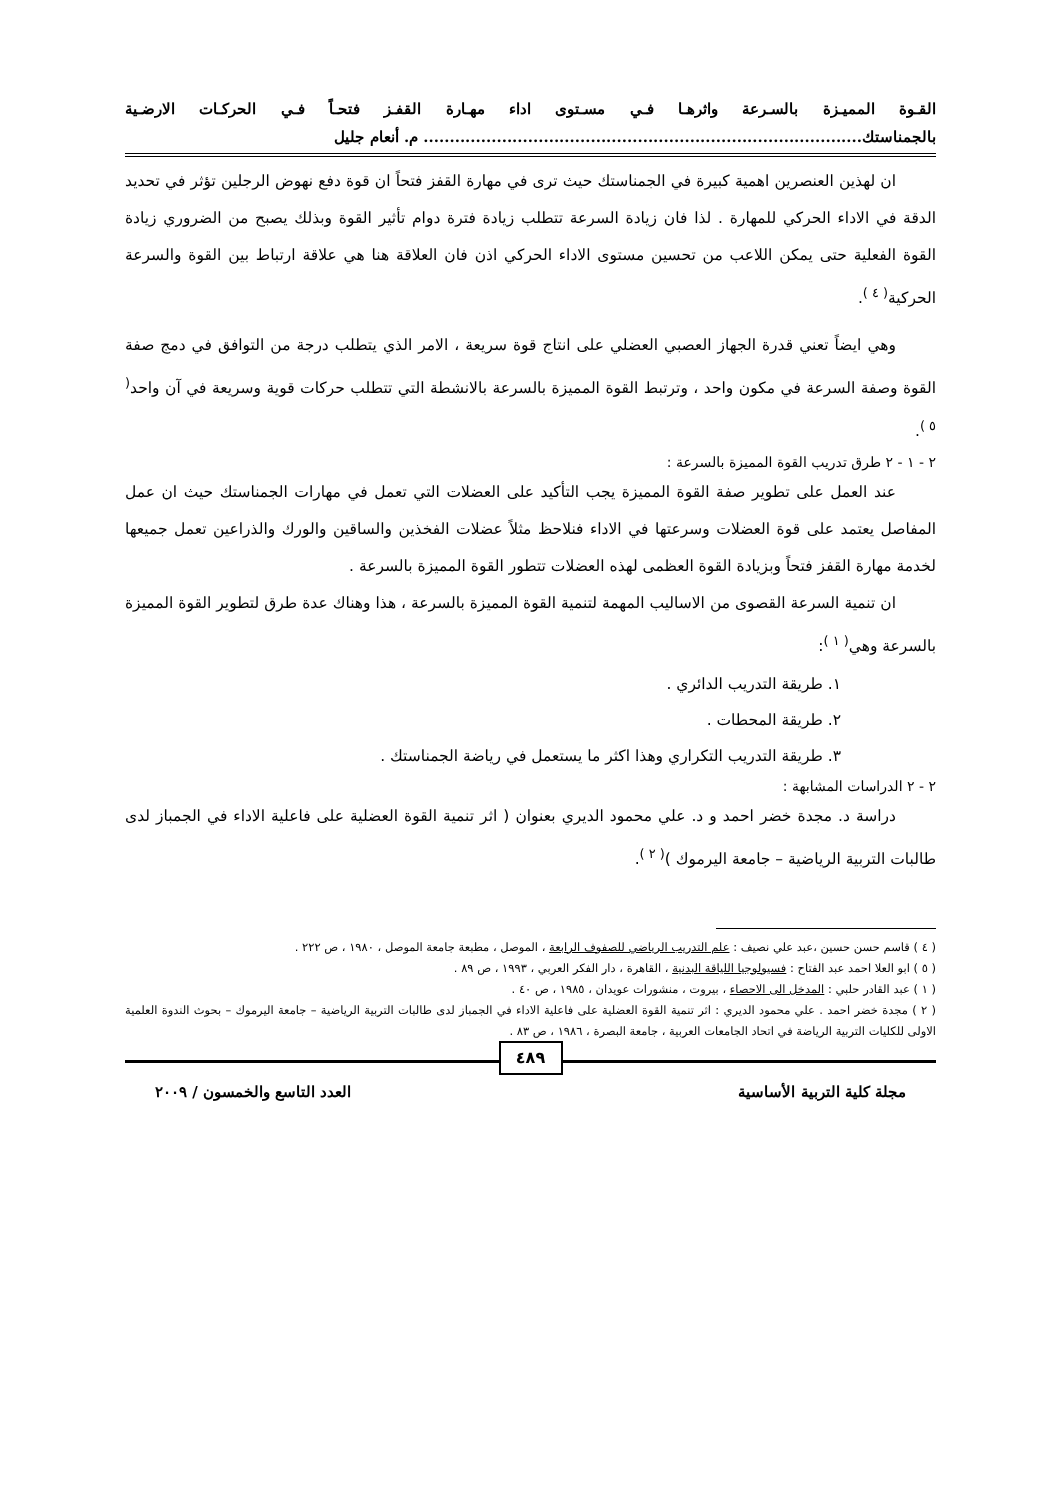القـوة المميـزة بالسـرعة واثرهـا فـي مسـتوى اداء مهـارة القفـز فتحـاً فـي الحركـات الارضـية بالجمناستك.................................................................................... م. أنعام جليل
ان لهذين العنصرين اهمية كبيرة في الجمناستك حيث ترى في مهارة القفز فتحاً ان قوة دفع نهوض الرجلين تؤثر في تحديد الدقة في الاداء الحركي للمهارة . لذا فان زيادة السرعة تتطلب زيادة فترة دوام تأثير القوة وبذلك يصبح من الضروري زيادة القوة الفعلية حتى يمكن اللاعب من تحسين مستوى الاداء الحركي اذن فان العلاقة هنا هي علاقة ارتباط بين القوة والسرعة الحركية<sup>( ٤ )</sup>.
وهي ايضاً تعني قدرة الجهاز العصبي العضلي على انتاج قوة سريعة ، الامر الذي يتطلب درجة من التوافق في دمج صفة القوة وصفة السرعة في مكون واحد ، وترتبط القوة المميزة بالسرعة بالانشطة التي تتطلب حركات قوية وسريعة في آن واحد<sup>( ٥ )</sup>.
٢ - ١ - ٢ طرق تدريب القوة المميزة بالسرعة :
عند العمل على تطوير صفة القوة المميزة يجب التأكيد على العضلات التي تعمل في مهارات الجمناستك حيث ان عمل المفاصل يعتمد على قوة العضلات وسرعتها في الاداء فنلاحظ مثلاً عضلات الفخذين والساقين والورك والذراعين تعمل جميعها لخدمة مهارة القفز فتحاً وبزيادة القوة العظمى لهذه العضلات تتطور القوة المميزة بالسرعة .
ان تنمية السرعة القصوى من الاساليب المهمة لتنمية القوة المميزة بالسرعة ، هذا وهناك عدة طرق لتطوير القوة المميزة بالسرعة وهي<sup>( ١ )</sup>:
١. طريقة التدريب الدائري .
٢. طريقة المحطات .
٣. طريقة التدريب التكراري وهذا اكثر ما يستعمل في رياضة الجمناستك .
٢ - ٢ الدراسات المشابهة :
دراسة د. مجدة خضر احمد و د. علي محمود الديري بعنوان ( اثر تنمية القوة العضلية على فاعلية الاداء في الجمباز لدى طالبات التربية الرياضية – جامعة اليرموك )<sup>( ٢ )</sup>.
( ٤ ) قاسم حسن حسين ،عبد علي نصيف : علم التدريب الرياضي للصفوف الرابعة ، الموصل ، مطبعة جامعة الموصل ، ١٩٨٠ ، ص ٢٢٢ .
( ٥ ) ابو العلا احمد عبد الفتاح : فسيولوجيا اللياقة البدنية ، القاهرة ، دار الفكر العربي ، ١٩٩٣ ، ص ٨٩ .
( ١ ) عبد القادر حلبي : المدخل الى الاحصاء ، بيروت ، منشورات عويدان ، ١٩٨٥ ، ص ٤٠ .
( ٢ ) مجدة خضر احمد . علي محمود الديري : اثر تنمية القوة العضلية على فاعلية الاداء في الجمباز لدى طالبات التربية الرياضية – جامعة اليرموك – بحوث الندوة العلمية الاولى للكليات التربية الرياضة في اتحاد الجامعات العربية ، جامعة البصرة ، ١٩٨٦ ، ص ٨٣ .
٤٨٩
مجلة كلية التربية الأساسية العدد التاسع والخمسون / ٢٠٠٩